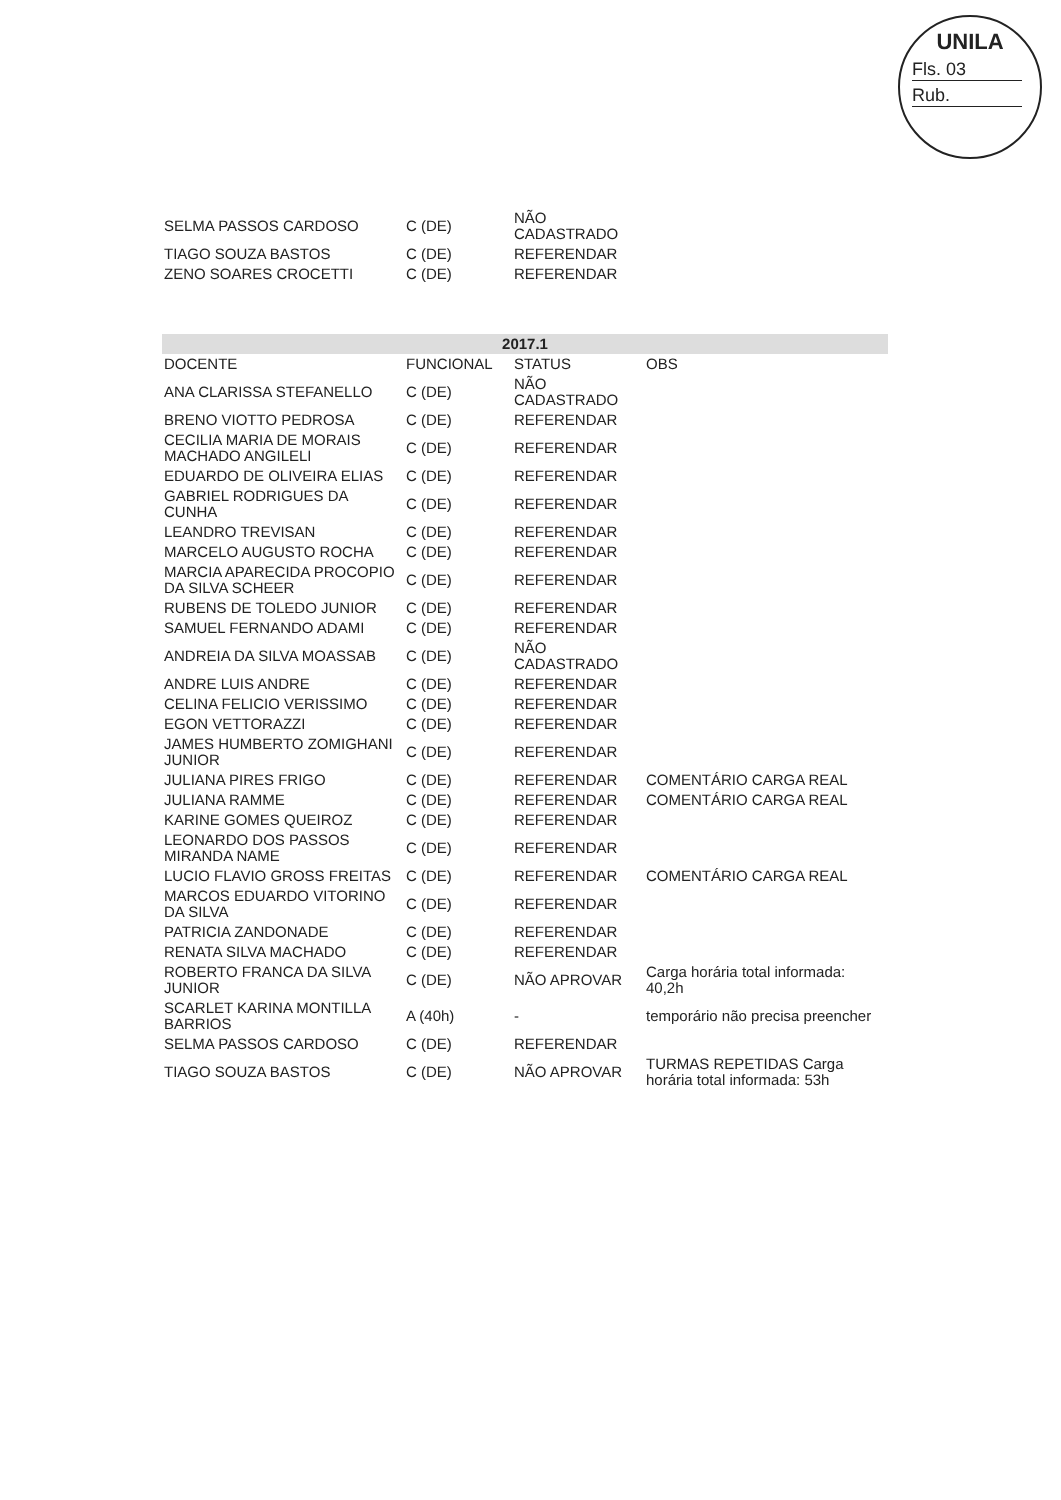UNILA
Fls. 03
Rub.
| SELMA PASSOS CARDOSO | C (DE) | NÃO CADASTRADO | |
| TIAGO SOUZA BASTOS | C (DE) | REFERENDAR | |
| ZENO SOARES CROCETTI | C (DE) | REFERENDAR | |
| 2017.1 | | | |
| --- | --- | --- | --- |
| DOCENTE | FUNCIONAL | STATUS | OBS |
| ANA CLARISSA STEFANELLO | C (DE) | NÃO CADASTRADO | |
| BRENO VIOTTO PEDROSA | C (DE) | REFERENDAR | |
| CECILIA MARIA DE MORAIS MACHADO ANGILELI | C (DE) | REFERENDAR | |
| EDUARDO DE OLIVEIRA ELIAS | C (DE) | REFERENDAR | |
| GABRIEL RODRIGUES DA CUNHA | C (DE) | REFERENDAR | |
| LEANDRO TREVISAN | C (DE) | REFERENDAR | |
| MARCELO AUGUSTO ROCHA | C (DE) | REFERENDAR | |
| MARCIA APARECIDA PROCOPIO DA SILVA SCHEER | C (DE) | REFERENDAR | |
| RUBENS DE TOLEDO JUNIOR | C (DE) | REFERENDAR | |
| SAMUEL FERNANDO ADAMI | C (DE) | REFERENDAR | |
| ANDREIA DA SILVA MOASSAB | C (DE) | NÃO CADASTRADO | |
| ANDRE LUIS ANDRE | C (DE) | REFERENDAR | |
| CELINA FELICIO VERISSIMO | C (DE) | REFERENDAR | |
| EGON VETTORAZZI | C (DE) | REFERENDAR | |
| JAMES HUMBERTO ZOMIGHANI JUNIOR | C (DE) | REFERENDAR | |
| JULIANA PIRES FRIGO | C (DE) | REFERENDAR | COMENTÁRIO CARGA REAL |
| JULIANA RAMME | C (DE) | REFERENDAR | COMENTÁRIO CARGA REAL |
| KARINE GOMES QUEIROZ | C (DE) | REFERENDAR | |
| LEONARDO DOS PASSOS MIRANDA NAME | C (DE) | REFERENDAR | |
| LUCIO FLAVIO GROSS FREITAS | C (DE) | REFERENDAR | COMENTÁRIO CARGA REAL |
| MARCOS EDUARDO VITORINO DA SILVA | C (DE) | REFERENDAR | |
| PATRICIA ZANDONADE | C (DE) | REFERENDAR | |
| RENATA SILVA MACHADO | C (DE) | REFERENDAR | |
| ROBERTO FRANCA DA SILVA JUNIOR | C (DE) | NÃO APROVAR | Carga horária total informada: 40,2h |
| SCARLET KARINA MONTILLA BARRIOS | A (40h) | - | temporário não precisa preencher |
| SELMA PASSOS CARDOSO | C (DE) | REFERENDAR | |
| TIAGO SOUZA BASTOS | C (DE) | NÃO APROVAR | TURMAS REPETIDAS Carga horária total informada: 53h |